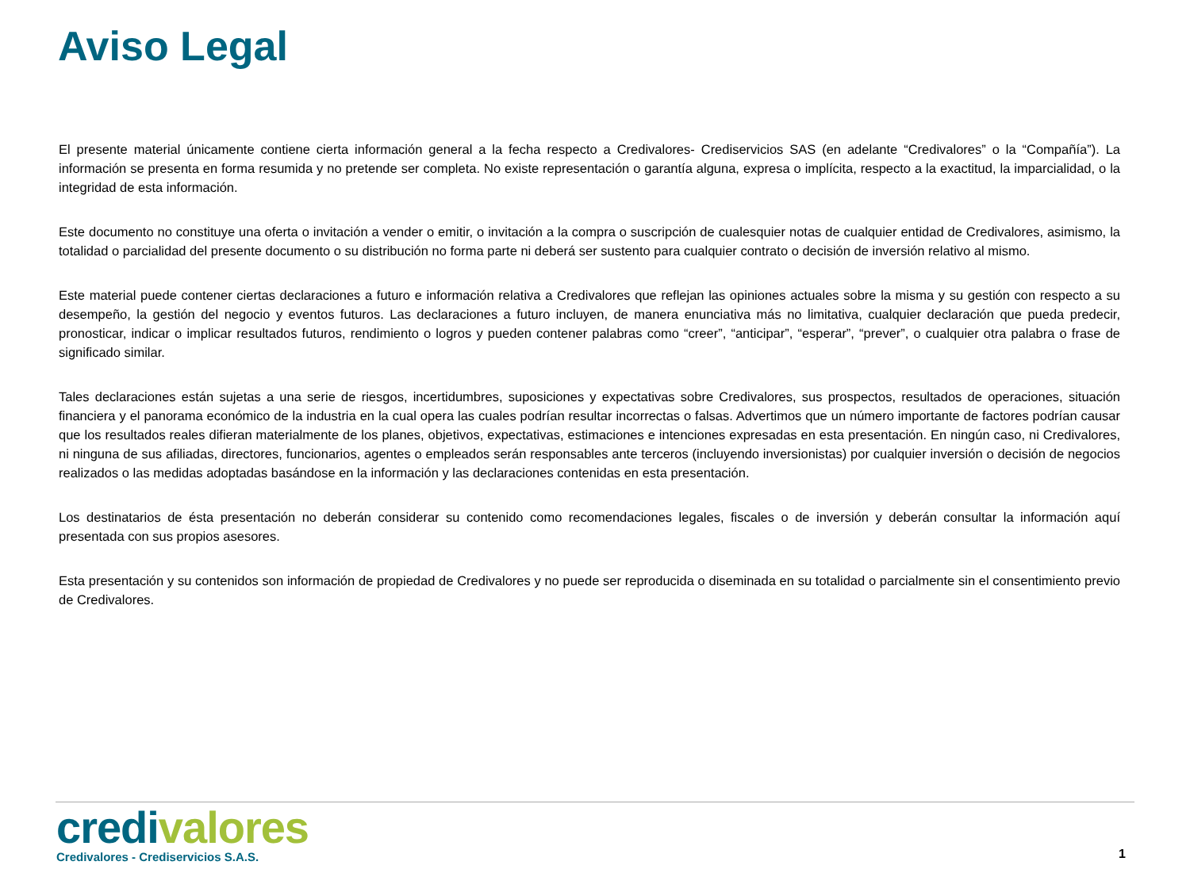Aviso Legal
El presente material únicamente contiene cierta información general a la fecha respecto a Credivalores- Crediservicios SAS (en adelante “Credivalores” o la “Compañía”). La información se presenta en forma resumida y no pretende ser completa. No existe representación o garantía alguna, expresa o implícita, respecto a la exactitud, la imparcialidad, o la integridad de esta información.
Este documento no constituye una oferta o invitación a vender o emitir, o invitación a la compra o suscripción de cualesquier notas de cualquier entidad de Credivalores, asimismo, la totalidad o parcialidad del presente documento o su distribución no forma parte ni deberá ser sustento para cualquier contrato o decisión de inversión relativo al mismo.
Este material puede contener ciertas declaraciones a futuro e información relativa a Credivalores que reflejan las opiniones actuales sobre la misma y su gestión con respecto a su desempeño, la gestión del negocio y eventos futuros. Las declaraciones a futuro incluyen, de manera enunciativa más no limitativa, cualquier declaración que pueda predecir, pronosticar, indicar o implicar resultados futuros, rendimiento o logros y pueden contener palabras como “creer”, “anticipar”, “esperar”, “prever”, o cualquier otra palabra o frase de significado similar.
Tales declaraciones están sujetas a una serie de riesgos, incertidumbres, suposiciones y expectativas sobre Credivalores, sus prospectos, resultados de operaciones, situación financiera y el panorama económico de la industria en la cual opera las cuales podrían resultar incorrectas o falsas. Advertimos que un número importante de factores podrían causar que los resultados reales difieran materialmente de los planes, objetivos, expectativas, estimaciones e intenciones expresadas en esta presentación. En ningún caso, ni Credivalores, ni ninguna de sus afiliadas, directores, funcionarios, agentes o empleados serán responsables ante terceros (incluyendo inversionistas) por cualquier inversión o decisión de negocios realizados o las medidas adoptadas basándose en la información y las declaraciones contenidas en esta presentación.
Los destinatarios de ésta presentación no deberán considerar su contenido como recomendaciones legales, fiscales o de inversión y deberán consultar la información aquí presentada con sus propios asesores.
Esta presentación y su contenidos son información de propiedad de Credivalores y no puede ser reproducida o diseminada en su totalidad o parcialmente sin el consentimiento previo de Credivalores.
credi valores
Credivalores - Crediservicios S.A.S.
1